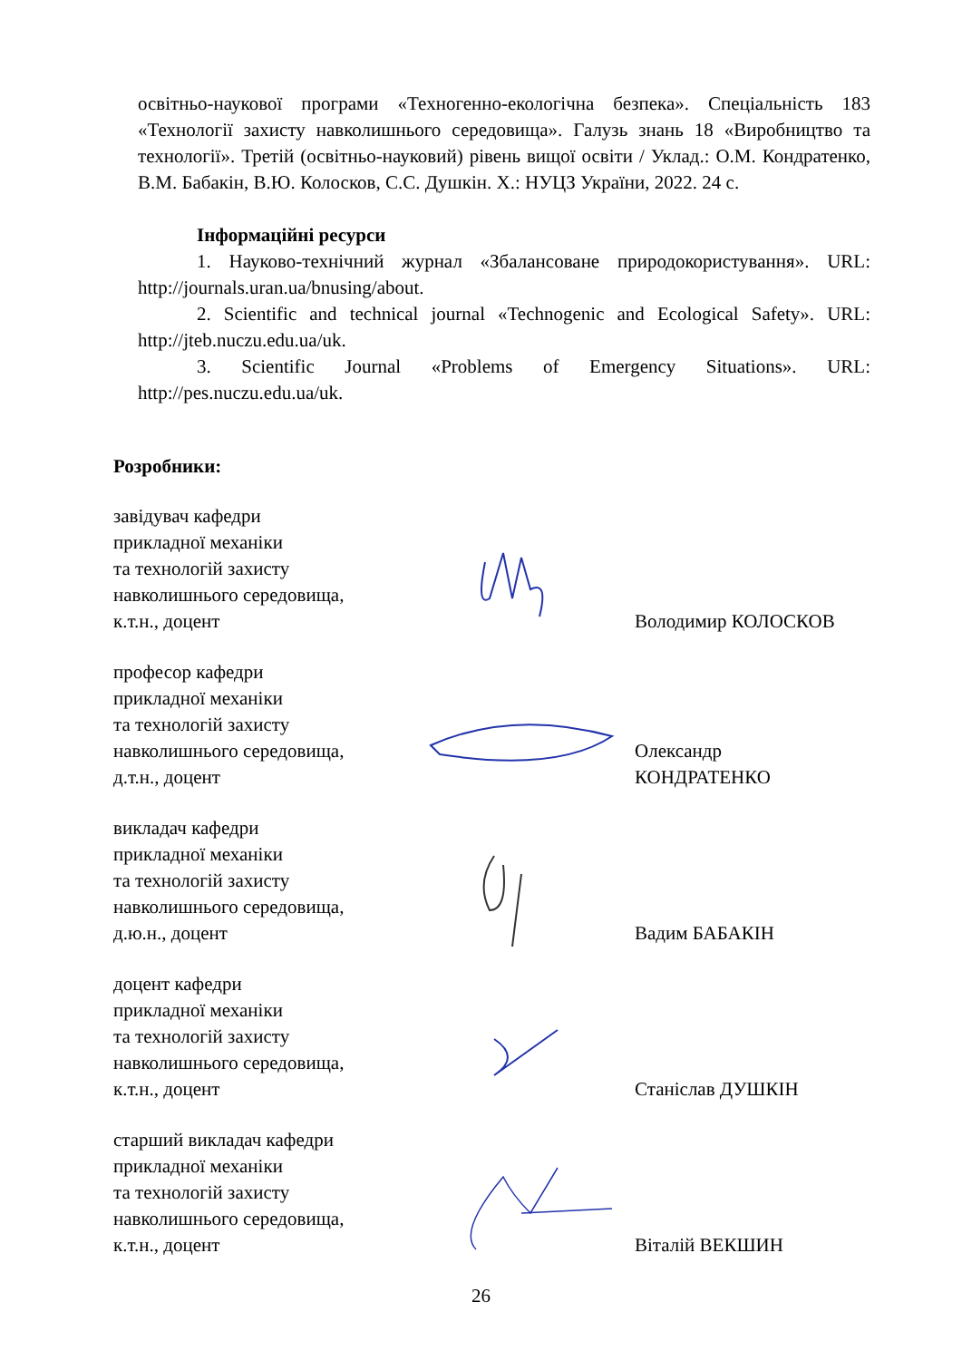освітньо-наукової програми «Техногенно-екологічна безпека». Спеціальність 183 «Технології захисту навколишнього середовища». Галузь знань 18 «Виробництво та технології». Третій (освітньо-науковий) рівень вищої освіти / Уклад.: О.М. Кондратенко, В.М. Бабакін, В.Ю. Колосков, С.С. Душкін. Х.: НУЦЗ України, 2022. 24 с.
Інформаційні ресурси
1. Науково-технічний журнал «Збалансоване природокористування». URL: http://journals.uran.ua/bnusing/about.
2. Scientific and technical journal «Technogenic and Ecological Safety». URL: http://jteb.nuczu.edu.ua/uk.
3. Scientific Journal «Problems of Emergency Situations». URL: http://pes.nuczu.edu.ua/uk.
Розробники:
завідувач кафедри
прикладної механіки
та технологій захисту
навколишнього середовища,
к.т.н., доцент
Володимир КОЛОСКОВ
професор кафедри
прикладної механіки
та технологій захисту
навколишнього середовища,
д.т.н., доцент
Олександр
КОНДРАТЕНКО
викладач кафедри
прикладної механіки
та технологій захисту
навколишнього середовища,
д.ю.н., доцент
Вадим БАБАКІН
доцент кафедри
прикладної механіки
та технологій захисту
навколишнього середовища,
к.т.н., доцент
Станіслав ДУШКІН
старший викладач кафедри
прикладної механіки
та технологій захисту
навколишнього середовища,
к.т.н., доцент
Віталій ВЕКШИН
26